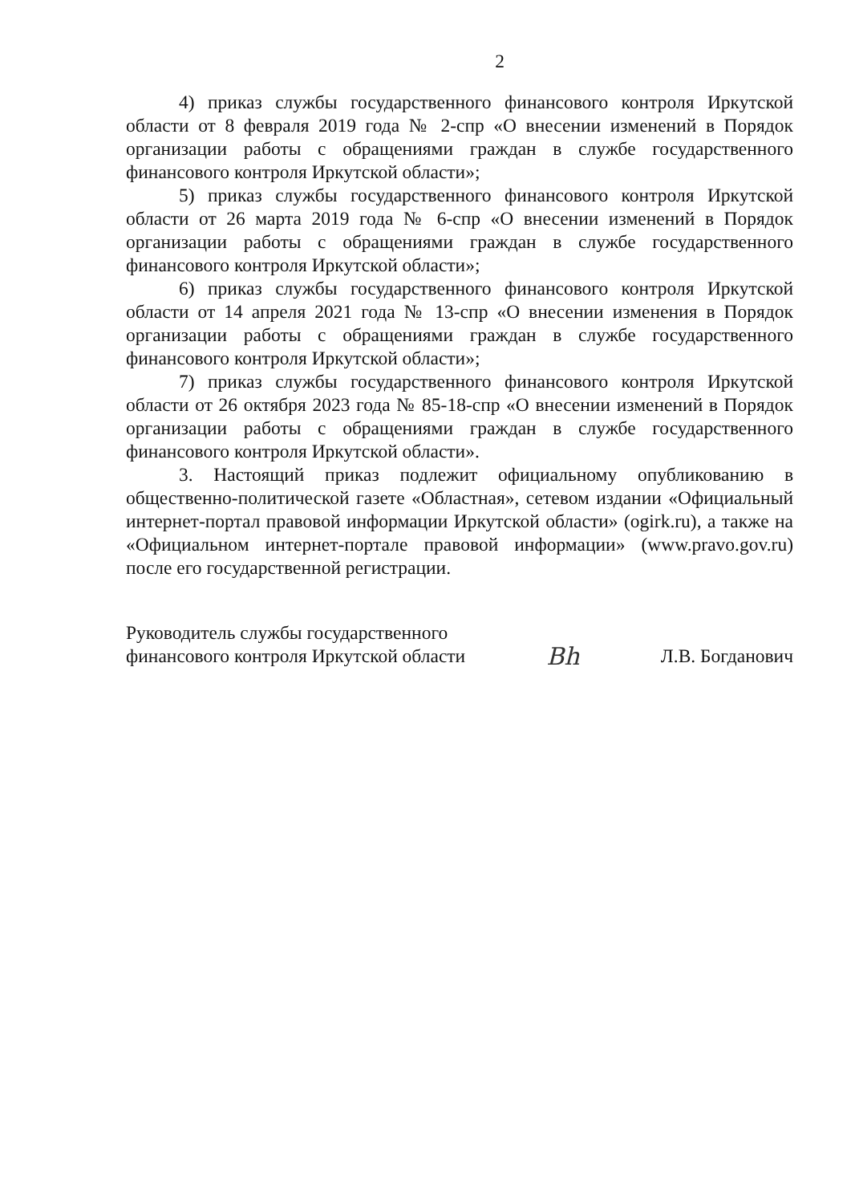2
4) приказ службы государственного финансового контроля Иркутской области от 8 февраля 2019 года № 2-спр «О внесении изменений в Порядок организации работы с обращениями граждан в службе государственного финансового контроля Иркутской области»;
5) приказ службы государственного финансового контроля Иркутской области от 26 марта 2019 года № 6-спр «О внесении изменений в Порядок организации работы с обращениями граждан в службе государственного финансового контроля Иркутской области»;
6) приказ службы государственного финансового контроля Иркутской области от 14 апреля 2021 года № 13-спр «О внесении изменения в Порядок организации работы с обращениями граждан в службе государственного финансового контроля Иркутской области»;
7) приказ службы государственного финансового контроля Иркутской области от 26 октября 2023 года № 85-18-спр «О внесении изменений в Порядок организации работы с обращениями граждан в службе государственного финансового контроля Иркутской области».
3. Настоящий приказ подлежит официальному опубликованию в общественно-политической газете «Областная», сетевом издании «Официальный интернет-портал правовой информации Иркутской области» (ogirk.ru), а также на «Официальном интернет-портале правовой информации» (www.pravo.gov.ru) после его государственной регистрации.
Руководитель службы государственного
финансового контроля Иркутской области
Bh
Л.В. Богданович